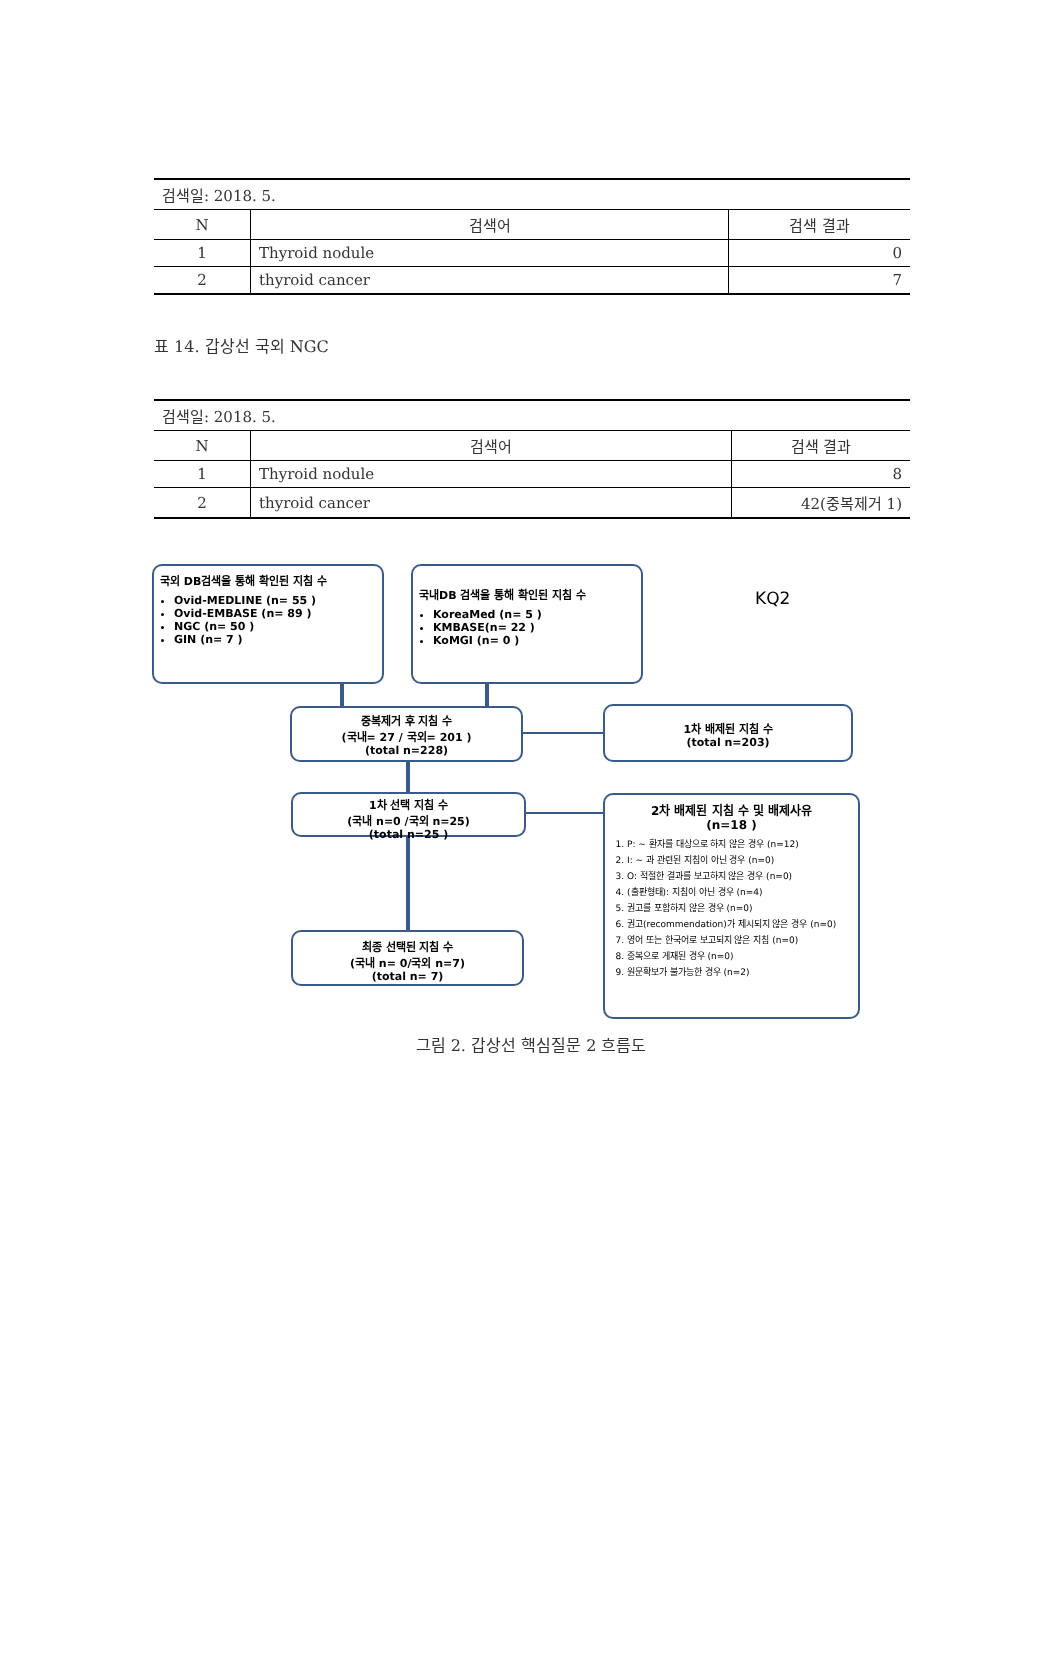| 검색일: 2018. 5. | | |
| N | 검색어 | 검색 결과 |
| 1 | Thyroid nodule | 0 |
| 2 | thyroid cancer | 7 |
표 14. 갑상선 국외 NGC
| 검색일: 2018. 5. | | |
| N | 검색어 | 검색 결과 |
| 1 | Thyroid nodule | 8 |
| 2 | thyroid cancer | 42(중복제거 1) |
국외 DB검색을 통해 확인된 지침 수
Ovid-MEDLINE (n= 55 )
Ovid-EMBASE (n= 89 )
NGC (n= 50 )
GIN (n= 7 )
국내DB 검색을 통해 확인된 지침 수
KoreaMed (n= 5 )
KMBASE(n= 22 )
KoMGI (n= 0 )
KQ2
중복제거 후 지침 수
(국내= 27 / 국외= 201 )
(total n=228)
1차 배제된 지침 수
(total n=203)
1차 선택 지침 수
(국내 n=0 /국외 n=25)
(total n=25 )
2차 배제된 지침 수 및 배제사유
(n=18 )
1. P: ~ 환자를 대상으로 하지 않은 경우 (n=12)
2. I: ~ 과 관련된 지침이 아닌 경우 (n=0)
3. O: 적절한 결과를 보고하지 않은 경우 (n=0)
4. (출판형태): 지침이 아닌 경우 (n=4)
5. 권고를 포함하지 않은 경우 (n=0)
6. 권고(recommendation)가 제시되지 않은 경우 (n=0)
7. 영어 또는 한국어로 보고되지 않은 지침 (n=0)
8. 중복으로 게재된 경우 (n=0)
9. 원문확보가 불가능한 경우 (n=2)
최종 선택된 지침 수
(국내 n= 0/국외 n=7)
(total n= 7)
그림 2. 갑상선 핵심질문 2 흐름도